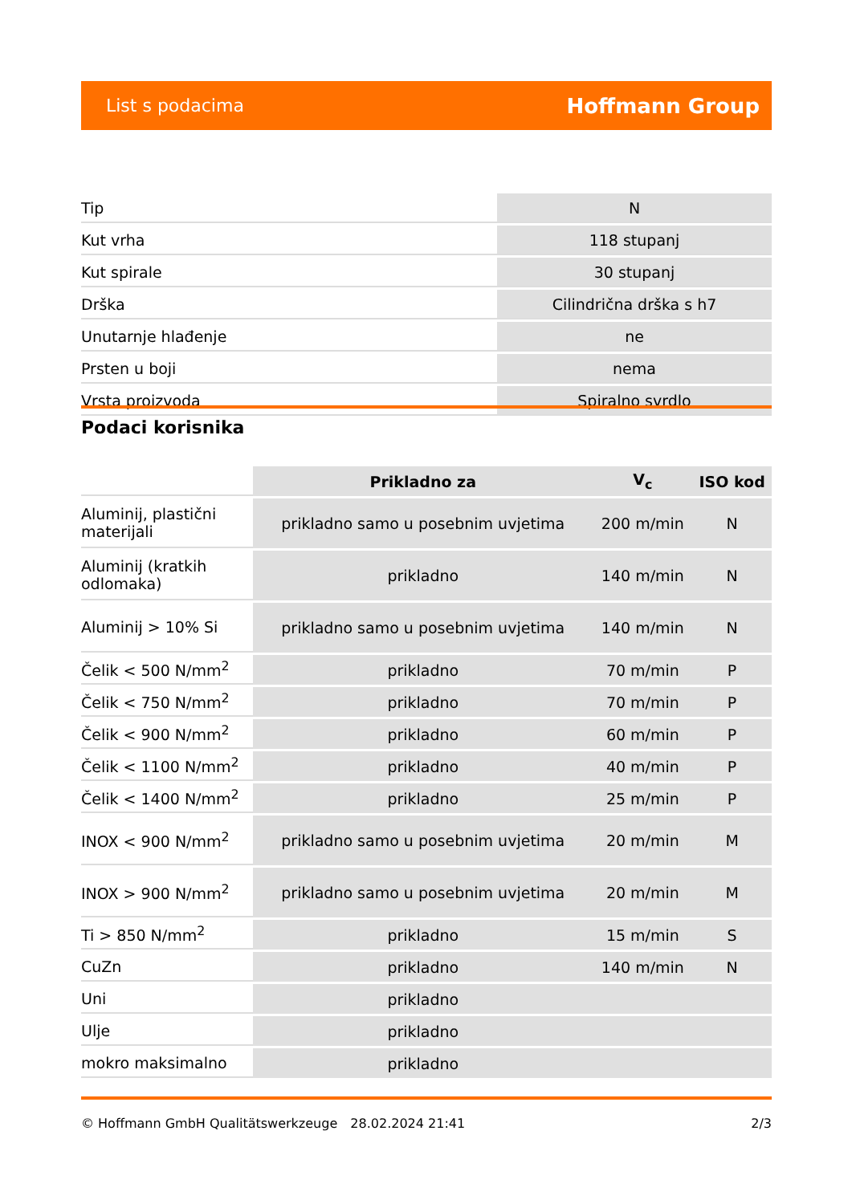List s podacima Hoffmann Group
| Tip | N |
| Kut vrha | 118 stupanj |
| Kut spirale | 30 stupanj |
| Drška | Cilindrična drška s h7 |
| Unutarnje hlađenje | ne |
| Prsten u boji | nema |
| Vrsta proizvoda | Spiralno svrdlo |
Podaci korisnika
| | Prikladno za | V<sub>c</sub> | ISO kod |
| Aluminij, plastični materijali | prikladno samo u posebnim uvjetima | 200 m/min | N |
| Aluminij (kratkih odlomaka) | prikladno | 140 m/min | N |
| Aluminij > 10% Si | prikladno samo u posebnim uvjetima | 140 m/min | N |
| Čelik < 500 N/mm<sup>2</sup> | prikladno | 70 m/min | P |
| Čelik < 750 N/mm<sup>2</sup> | prikladno | 70 m/min | P |
| Čelik < 900 N/mm<sup>2</sup> | prikladno | 60 m/min | P |
| Čelik < 1100 N/mm<sup>2</sup> | prikladno | 40 m/min | P |
| Čelik < 1400 N/mm<sup>2</sup> | prikladno | 25 m/min | P |
| INOX < 900 N/mm<sup>2</sup> | prikladno samo u posebnim uvjetima | 20 m/min | M |
| INOX > 900 N/mm<sup>2</sup> | prikladno samo u posebnim uvjetima | 20 m/min | M |
| Ti > 850 N/mm<sup>2</sup> | prikladno | 15 m/min | S |
| CuZn | prikladno | 140 m/min | N |
| Uni | prikladno | | |
| Ulje | prikladno | | |
| mokro maksimalno | prikladno | | |
© Hoffmann GmbH Qualitätswerkzeuge 28.02.2024 21:41 2/3